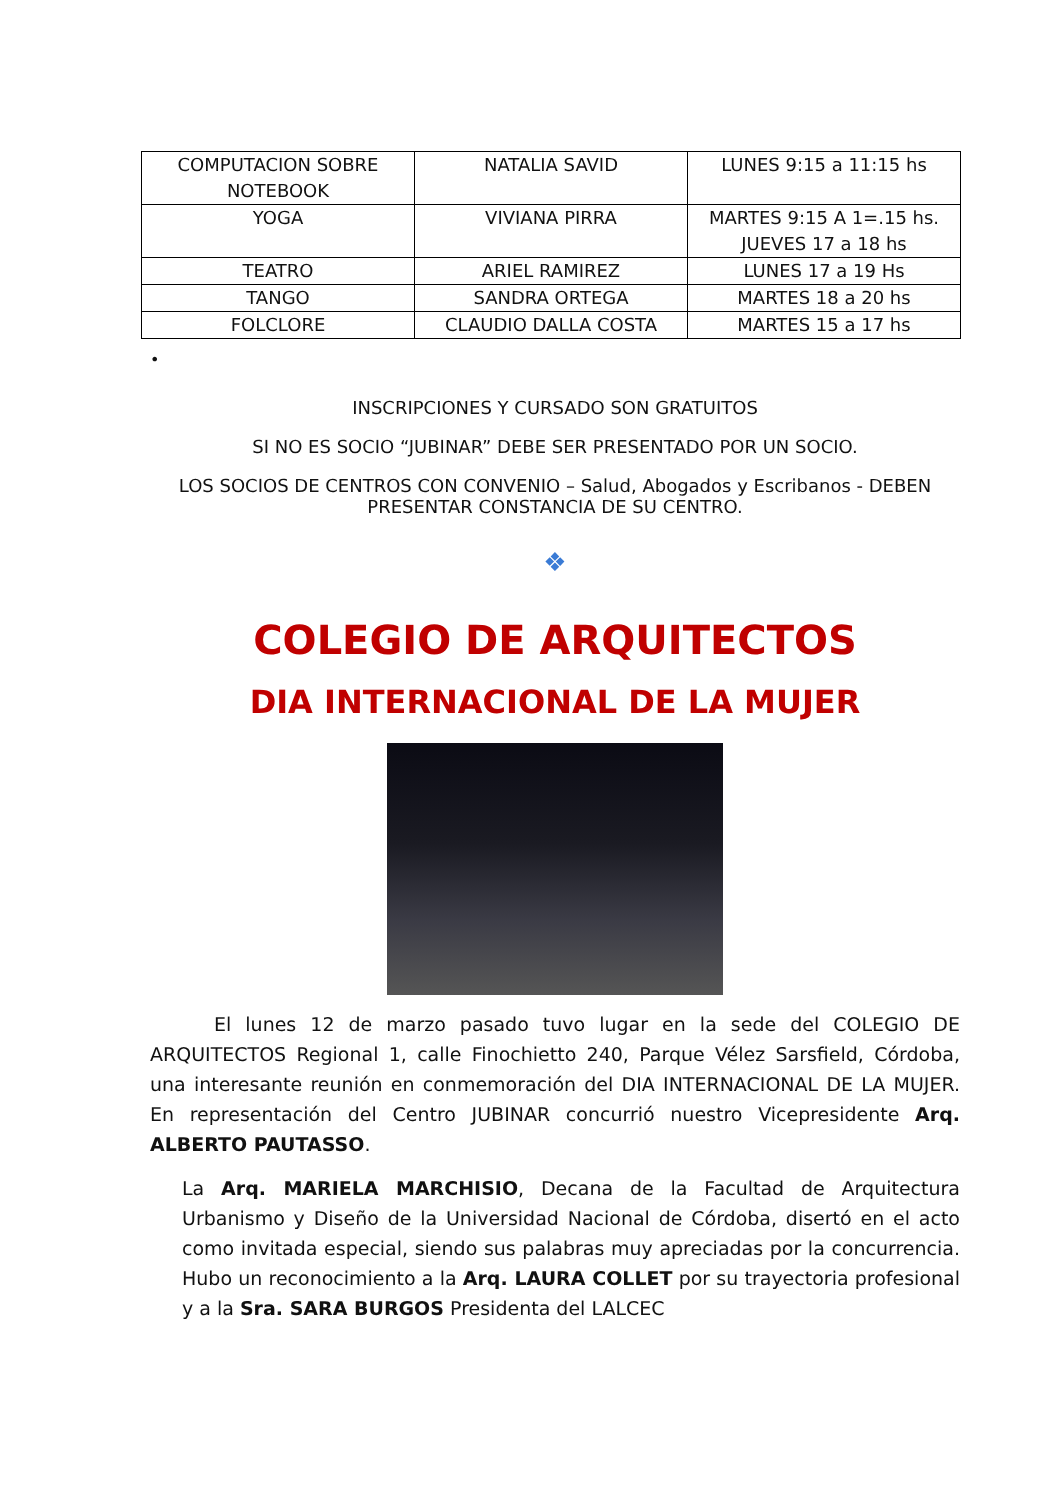| COMPUTACION SOBRE NOTEBOOK | NATALIA SAVID | LUNES 9:15 a 11:15 hs |
| YOGA | VIVIANA PIRRA | MARTES 9:15 A 1=.15 hs. JUEVES 17 a 18 hs |
| TEATRO | ARIEL RAMIREZ | LUNES 17 a 19 Hs |
| TANGO | SANDRA ORTEGA | MARTES 18 a 20 hs |
| FOLCLORE | CLAUDIO DALLA COSTA | MARTES 15 a 17 hs |
•
INSCRIPCIONES Y CURSADO SON GRATUITOS
SI NO ES SOCIO “JUBINAR” DEBE SER PRESENTADO POR UN SOCIO.
LOS SOCIOS DE CENTROS CON CONVENIO – Salud, Abogados y Escribanos - DEBEN PRESENTAR CONSTANCIA DE SU CENTRO.
❖
COLEGIO DE ARQUITECTOS
DIA INTERNACIONAL DE LA MUJER
El lunes 12 de marzo pasado tuvo lugar en la sede del COLEGIO DE ARQUITECTOS Regional 1, calle Finochietto 240, Parque Vélez Sarsfield, Córdoba, una interesante reunión en conmemoración del DIA INTERNACIONAL DE LA MUJER. En representación del Centro JUBINAR concurrió nuestro Vicepresidente Arq. ALBERTO PAUTASSO.
La Arq. MARIELA MARCHISIO, Decana de la Facultad de Arquitectura Urbanismo y Diseño de la Universidad Nacional de Córdoba, disertó en el acto como invitada especial, siendo sus palabras muy apreciadas por la concurrencia. Hubo un reconocimiento a la Arq. LAURA COLLET por su trayectoria profesional y a la Sra. SARA BURGOS Presidenta del LALCEC